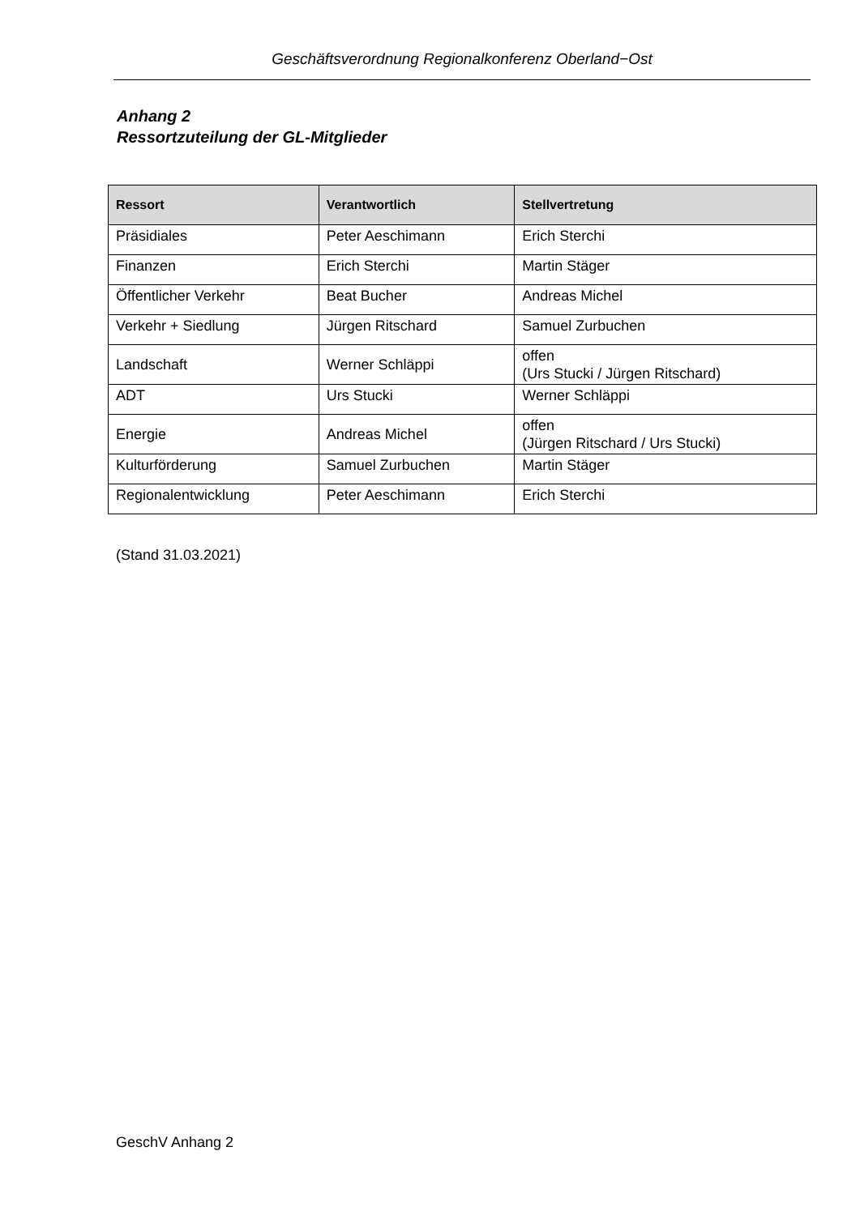Geschäftsverordnung Regionalkonferenz Oberland−Ost
Anhang 2
Ressortzuteilung der GL-Mitglieder
| Ressort | Verantwortlich | Stellvertretung |
| --- | --- | --- |
| Präsidiales | Peter Aeschimann | Erich Sterchi |
| Finanzen | Erich Sterchi | Martin Stäger |
| Öffentlicher Verkehr | Beat Bucher | Andreas Michel |
| Verkehr + Siedlung | Jürgen Ritschard | Samuel Zurbuchen |
| Landschaft | Werner Schläppi | offen (Urs Stucki / Jürgen Ritschard) |
| ADT | Urs Stucki | Werner Schläppi |
| Energie | Andreas Michel | offen (Jürgen Ritschard / Urs Stucki) |
| Kulturförderung | Samuel Zurbuchen | Martin Stäger |
| Regionalentwicklung | Peter Aeschimann | Erich Sterchi |
(Stand 31.03.2021)
GeschV Anhang 2